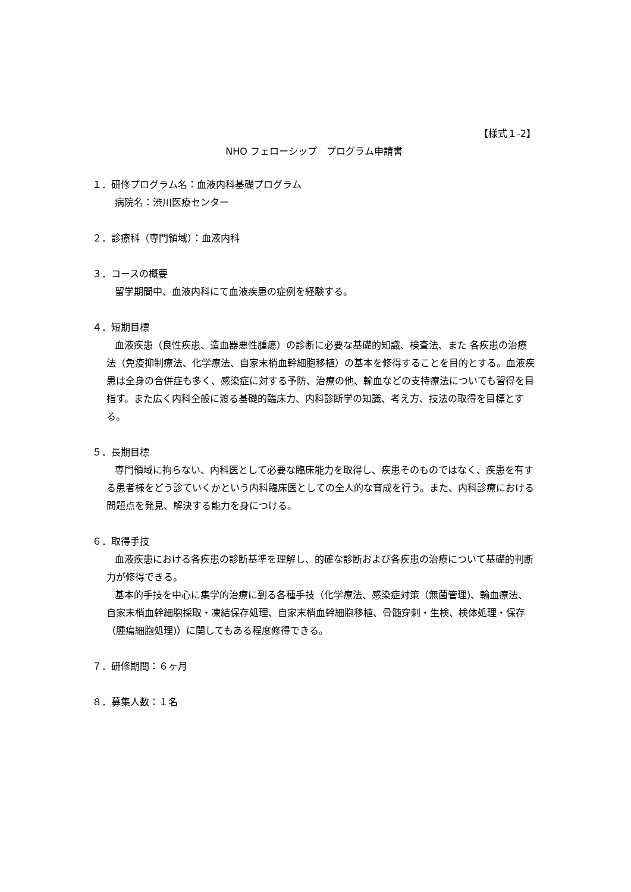【様式１-2】
NHO フェローシップ　プログラム申請書
１．研修プログラム名：血液内科基礎プログラム
病院名：渋川医療センター
２．診療科（専門領域）：血液内科
３．コースの概要
留学期間中、血液内科にて血液疾患の症例を経験する。
４．短期目標
血液疾患（良性疾患、造血器悪性腫瘍）の診断に必要な基礎的知識、検査法、また 各疾患の治療法（免疫抑制療法、化学療法、自家末梢血幹細胞移植）の基本を修得することを目的とする。血液疾患は全身の合併症も多く、感染症に対する予防、治療の他、輸血などの支持療法についても習得を目指す。また広く内科全般に渡る基礎的臨床力、内科診断学の知識、考え方、技法の取得を目標とする。
５．長期目標
専門領域に拘らない、内科医として必要な臨床能力を取得し、疾患そのものではなく、疾患を有する患者様をどう診ていくかという内科臨床医としての全人的な育成を行う。また、内科診療における問題点を発見、解決する能力を身につける。
６．取得手技
血液疾患における各疾患の診断基準を理解し、的確な診断および各疾患の治療について基礎的判断力が修得できる。
基本的手技を中心に集学的治療に到る各種手技（化学療法、感染症対策（無菌管理)、輸血療法、自家末梢血幹細胞採取・凍結保存処理、自家末梢血幹細胞移植、骨髄穿刺・生検、検体処理・保存（腫瘍細胞処理)）に関してもある程度修得できる。
７．研修期間：６ヶ月
８．募集人数：１名